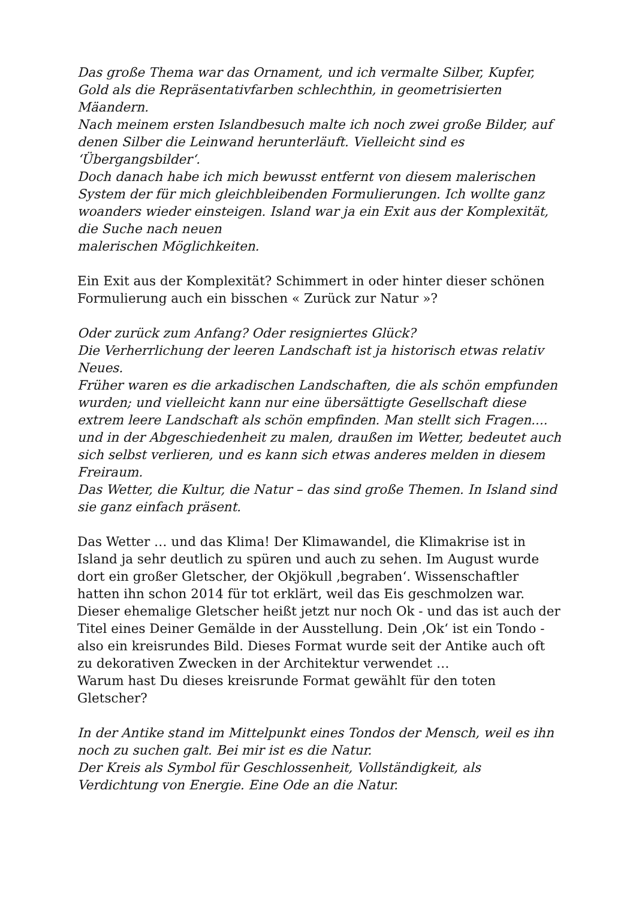Das große Thema war das Ornament, und ich vermalte Silber, Kupfer, Gold als die Repräsentativfarben schlechthin, in geometrisierten Mäandern.
Nach meinem ersten Islandbesuch malte ich noch zwei große Bilder, auf denen Silber die Leinwand herunterläuft. Vielleicht sind es ‘Übergangsbilder‘.
Doch danach habe ich mich bewusst entfernt von diesem malerischen System der für mich gleichbleibenden Formulierungen. Ich wollte ganz woanders wieder einsteigen. Island war ja ein Exit aus der Komplexität, die Suche nach neuen
malerischen Möglichkeiten.
Ein Exit aus der Komplexität? Schimmert in oder hinter dieser schönen Formulierung auch ein bisschen « Zurück zur Natur »?
Oder zurück zum Anfang? Oder resigniertes Glück?
Die Verherrlichung der leeren Landschaft ist ja historisch etwas relativ Neues.
Früher waren es die arkadischen Landschaften, die als schön empfunden wurden; und vielleicht kann nur eine übersättigte Gesellschaft diese extrem leere Landschaft als schön empfinden. Man stellt sich Fragen.... und in der Abgeschiedenheit zu malen, draußen im Wetter, bedeutet auch sich selbst verlieren, und es kann sich etwas anderes melden in diesem Freiraum.
Das Wetter, die Kultur, die Natur – das sind große Themen. In Island sind sie ganz einfach präsent.
Das Wetter … und das Klima! Der Klimawandel, die Klimakrise ist in Island ja sehr deutlich zu spüren und auch zu sehen. Im August wurde dort ein großer Gletscher, der Okjökull ‚begraben‘. Wissenschaftler hatten ihn schon 2014 für tot erklärt, weil das Eis geschmolzen war. Dieser ehemalige Gletscher heißt jetzt nur noch Ok - und das ist auch der Titel eines Deiner Gemälde in der Ausstellung. Dein ‚Ok‘ ist ein Tondo - also ein kreisrundes Bild. Dieses Format wurde seit der Antike auch oft zu dekorativen Zwecken in der Architektur verwendet …
Warum hast Du dieses kreisrunde Format gewählt für den toten Gletscher?
In der Antike stand im Mittelpunkt eines Tondos der Mensch, weil es ihn noch zu suchen galt. Bei mir ist es die Natur.
Der Kreis als Symbol für Geschlossenheit, Vollständigkeit, als Verdichtung von Energie. Eine Ode an die Natur.